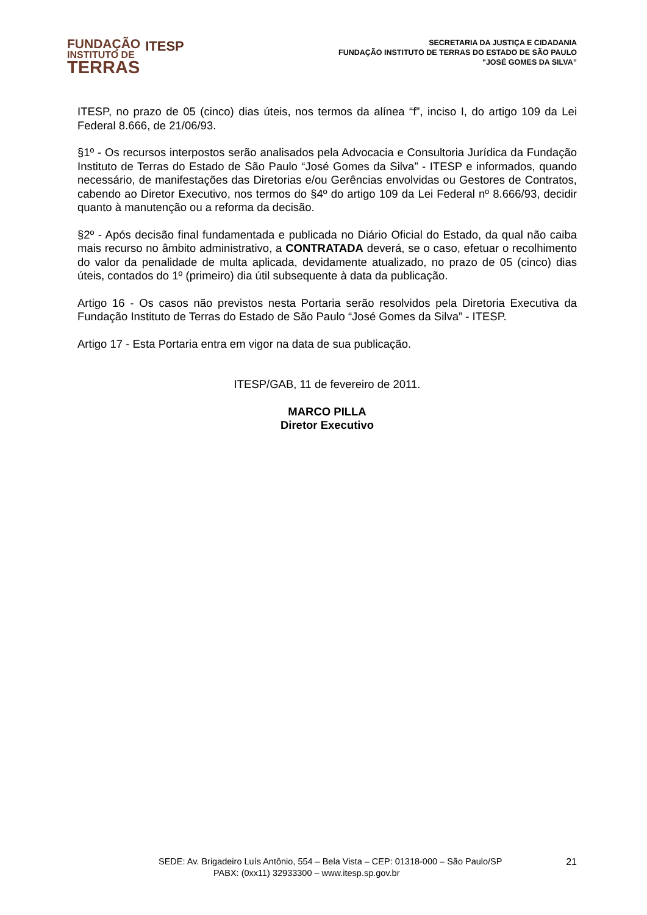FUNDAÇÃO
INSTITUTO DE
TERRAS
ITESP
SECRETARIA DA JUSTIÇA E CIDADANIA
FUNDAÇÃO INSTITUTO DE TERRAS DO ESTADO DE SÃO PAULO
"JOSÉ GOMES DA SILVA”
ITESP, no prazo de 05 (cinco) dias úteis, nos termos da alínea “f”, inciso I, do artigo 109 da Lei Federal 8.666, de 21/06/93.
§1º - Os recursos interpostos serão analisados pela Advocacia e Consultoria Jurídica da Fundação Instituto de Terras do Estado de São Paulo “José Gomes da Silva” - ITESP e informados, quando necessário, de manifestações das Diretorias e/ou Gerências envolvidas ou Gestores de Contratos, cabendo ao Diretor Executivo, nos termos do §4º do artigo 109 da Lei Federal nº 8.666/93, decidir quanto à manutenção ou a reforma da decisão.
§2º - Após decisão final fundamentada e publicada no Diário Oficial do Estado, da qual não caiba mais recurso no âmbito administrativo, a CONTRATADA deverá, se o caso, efetuar o recolhimento do valor da penalidade de multa aplicada, devidamente atualizado, no prazo de 05 (cinco) dias úteis, contados do 1º (primeiro) dia útil subsequente à data da publicação.
Artigo 16 - Os casos não previstos nesta Portaria serão resolvidos pela Diretoria Executiva da Fundação Instituto de Terras do Estado de São Paulo “José Gomes da Silva” - ITESP.
Artigo 17 - Esta Portaria entra em vigor na data de sua publicação.
ITESP/GAB, 11 de fevereiro de 2011.
MARCO PILLA
Diretor Executivo
SEDE: Av. Brigadeiro Luís Antônio, 554 – Bela Vista – CEP: 01318-000 – São Paulo/SP 21
PABX: (0xx11) 32933300 – www.itesp.sp.gov.br